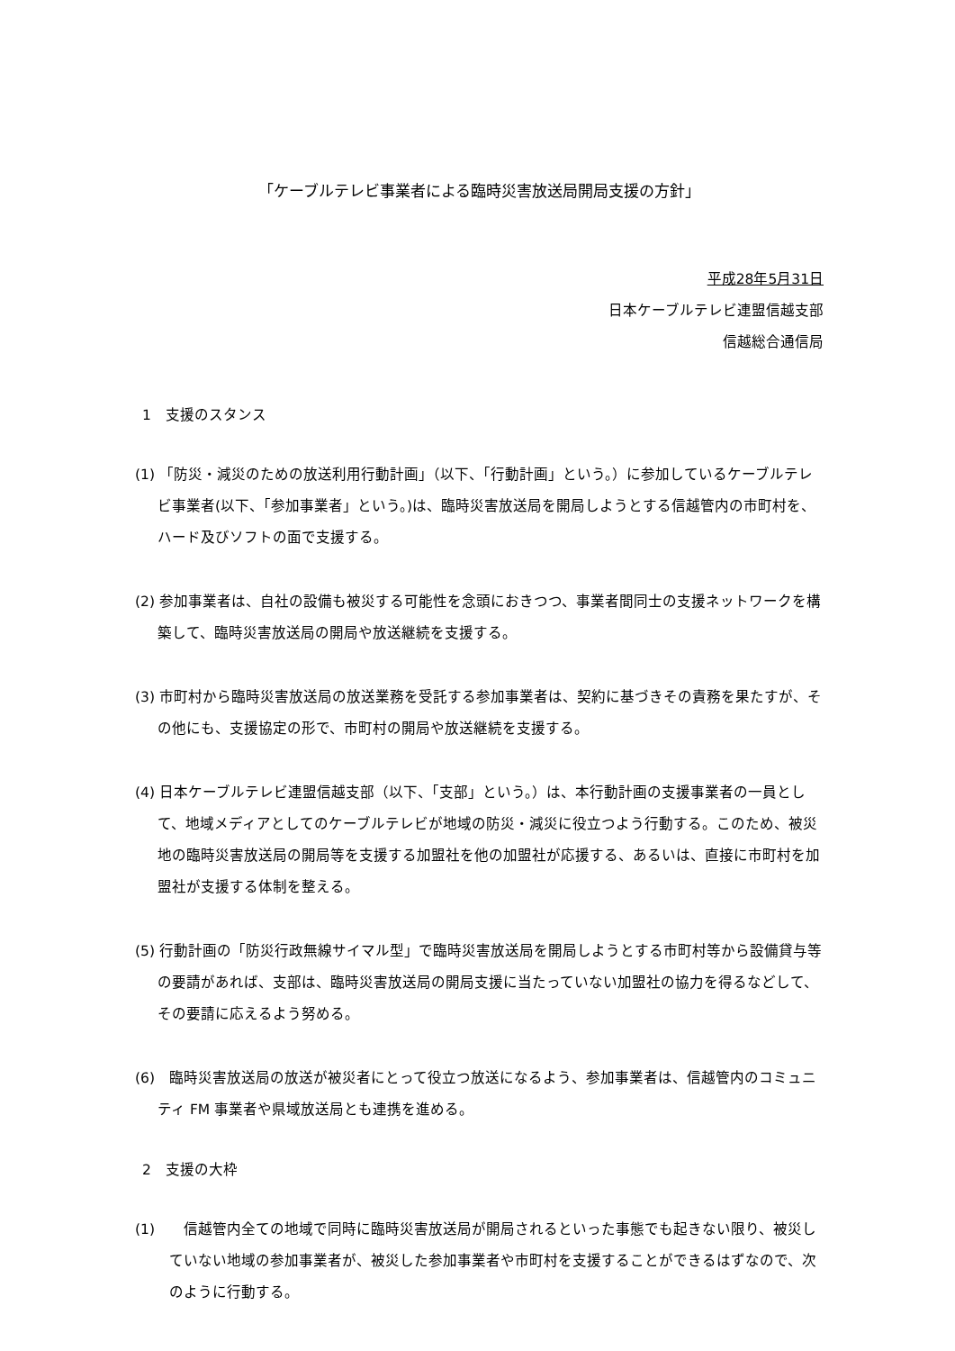「ケーブルテレビ事業者による臨時災害放送局開局支援の方針」
平成28年5月31日
日本ケーブルテレビ連盟信越支部
信越総合通信局
1　支援のスタンス
(1) 「防災・減災のための放送利用行動計画」（以下、「行動計画」という。）に参加しているケーブルテレビ事業者(以下、「参加事業者」という。)は、臨時災害放送局を開局しようとする信越管内の市町村を、ハード及びソフトの面で支援する。
(2) 参加事業者は、自社の設備も被災する可能性を念頭におきつつ、事業者間同士の支援ネットワークを構築して、臨時災害放送局の開局や放送継続を支援する。
(3) 市町村から臨時災害放送局の放送業務を受託する参加事業者は、契約に基づきその責務を果たすが、その他にも、支援協定の形で、市町村の開局や放送継続を支援する。
(4) 日本ケーブルテレビ連盟信越支部（以下、「支部」という。）は、本行動計画の支援事業者の一員として、地域メディアとしてのケーブルテレビが地域の防災・減災に役立つよう行動する。このため、被災地の臨時災害放送局の開局等を支援する加盟社を他の加盟社が応援する、あるいは、直接に市町村を加盟社が支援する体制を整える。
(5) 行動計画の「防災行政無線サイマル型」で臨時災害放送局を開局しようとする市町村等から設備貸与等の要請があれば、支部は、臨時災害放送局の開局支援に当たっていない加盟社の協力を得るなどして、その要請に応えるよう努める。
(6)　臨時災害放送局の放送が被災者にとって役立つ放送になるよう、参加事業者は、信越管内のコミュニティ FM 事業者や県域放送局とも連携を進める。
2　支援の大枠
(1)　　信越管内全ての地域で同時に臨時災害放送局が開局されるといった事態でも起きない限り、被災していない地域の参加事業者が、被災した参加事業者や市町村を支援することができるはずなので、次のように行動する。